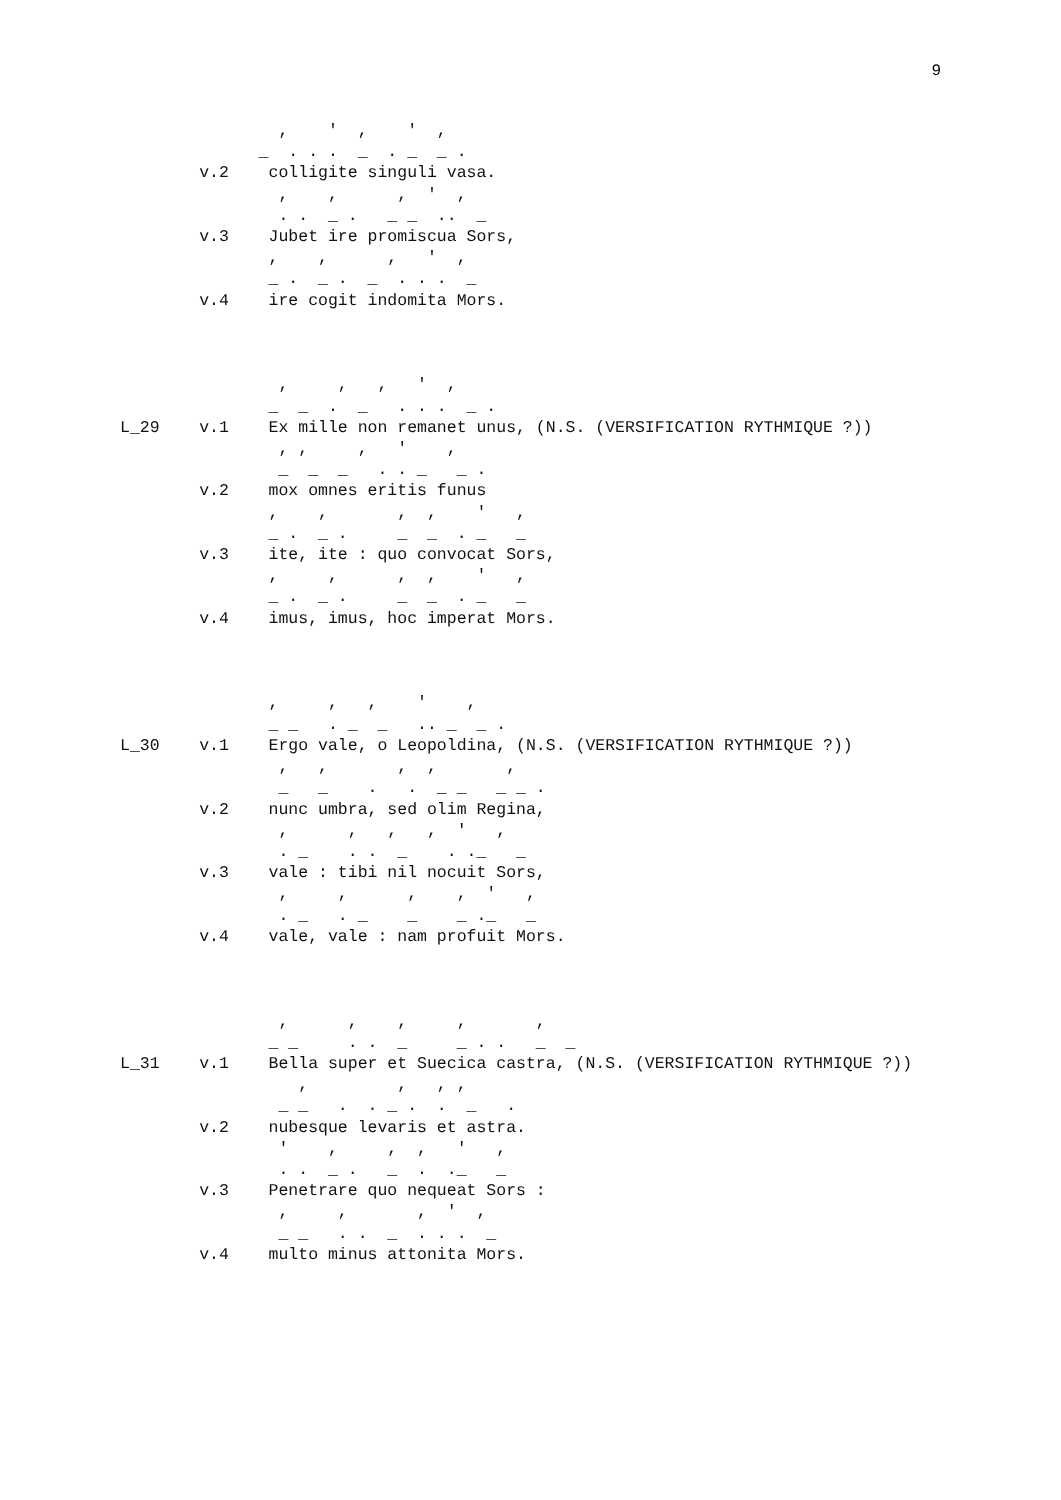9
                ,    '  ,    '  ,
              _  . . .  _  . _  _ .
        v.2    colligite singuli vasa.
                ,    ,      ,  '  ,
                . .  _ .   _ _  ..  _
        v.3    Jubet ire promiscua Sors,
               ,    ,      ,   '  ,
               _ .  _ .  _  . . .  _
        v.4    ire cogit indomita Mors.



                ,     ,   ,   '  ,
               _  _  .  _   . . .  _ .
L_29    v.1    Ex mille non remanet unus, (N.S. (VERSIFICATION RYTHMIQUE ?))
                , ,     ,   '    ,
                _  _  _   . . _   _ .
        v.2    mox omnes eritis funus
               ,    ,       ,  ,    '   ,
               _ .  _ .     _  _  . _   _
        v.3    ite, ite : quo convocat Sors,
               ,     ,      ,  ,    '   ,
               _ .  _ .     _  _  . _   _
        v.4    imus, imus, hoc imperat Mors.



               ,     ,   ,    '    ,
               _ _   . _  _   .. _  _ .
L_30    v.1    Ergo vale, o Leopoldina, (N.S. (VERSIFICATION RYTHMIQUE ?))
                ,   ,       ,  ,       ,
                _   _    .   .  _ _   _ _ .
        v.2    nunc umbra, sed olim Regina,
                ,      ,   ,   ,  '   ,
                . _    . .  _    . ._   _
        v.3    vale : tibi nil nocuit Sors,
                ,     ,      ,    ,  '   ,
                . _   . _    _    _ ._   _
        v.4    vale, vale : nam profuit Mors.



                ,      ,    ,     ,       ,
               _ _     . .  _     _ . .   _  _
L_31    v.1    Bella super et Suecica castra, (N.S. (VERSIFICATION RYTHMIQUE ?))
                  ,         ,   , ,
                _ _   .  . _ .  .  _   .
        v.2    nubesque levaris et astra.
                '    ,     ,  ,   '   ,
                . .  _ .   _  .  ._   _
        v.3    Penetrare quo nequeat Sors :
                ,     ,       ,  '  ,
                _ _   . .  _  . . .  _
        v.4    multo minus attonita Mors.